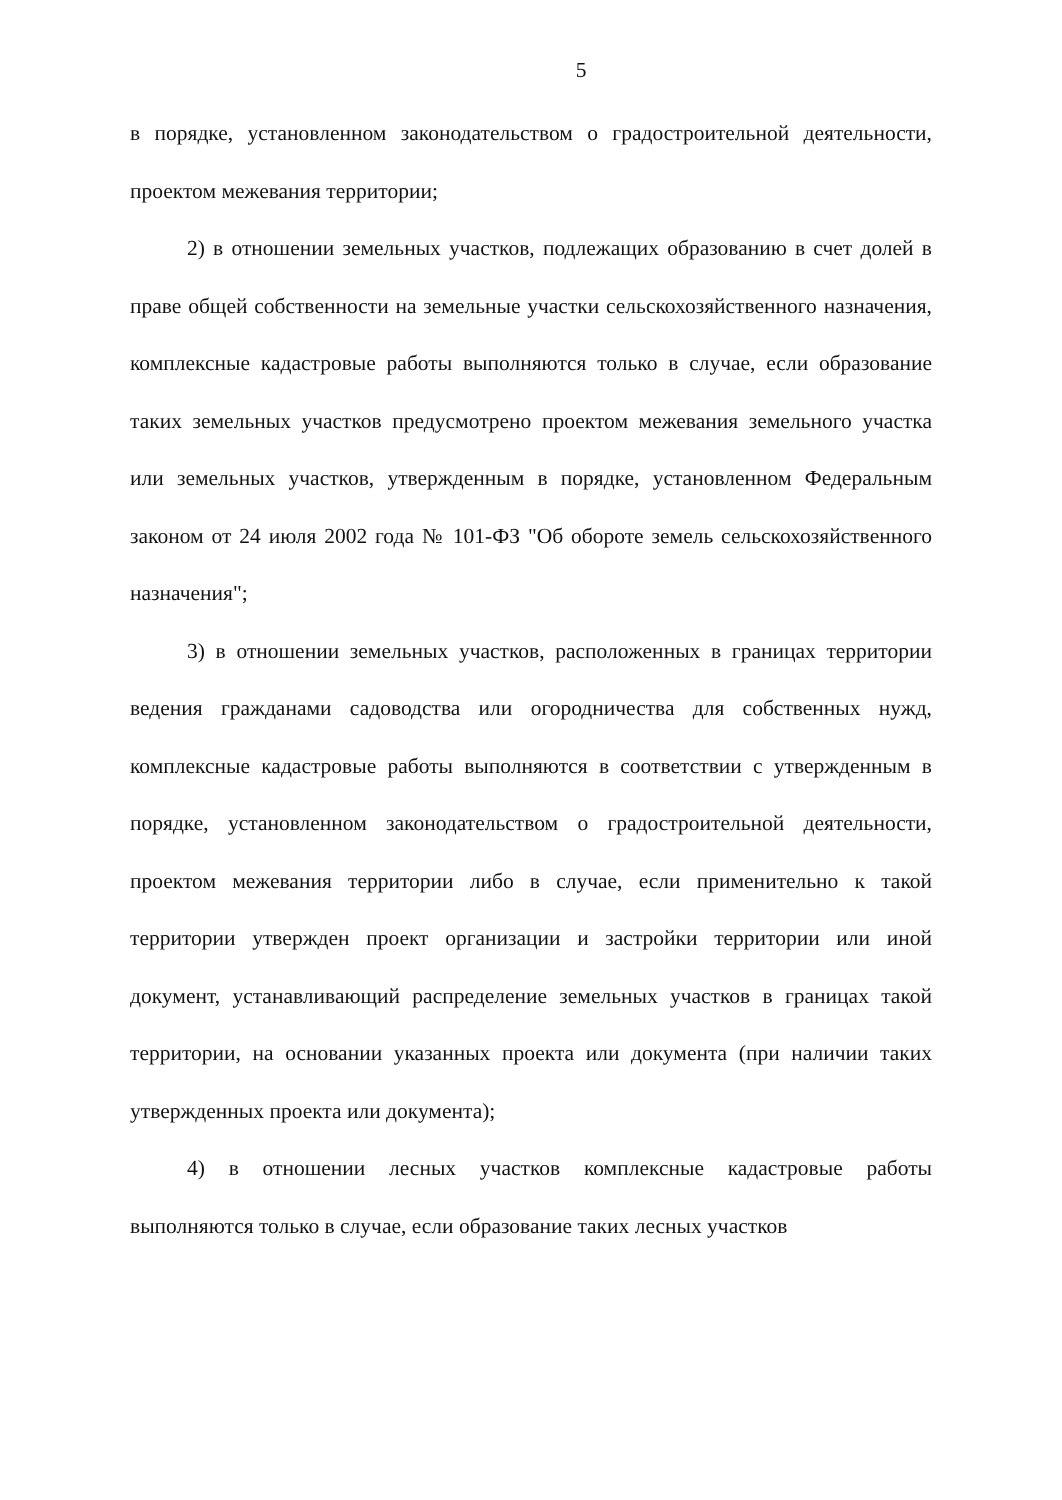5
в порядке, установленном законодательством о градостроительной деятельности, проектом межевания территории;
2) в отношении земельных участков, подлежащих образованию в счет долей в праве общей собственности на земельные участки сельскохозяйственного назначения, комплексные кадастровые работы выполняются только в случае, если образование таких земельных участков предусмотрено проектом межевания земельного участка или земельных участков, утвержденным в порядке, установленном Федеральным законом от 24 июля 2002 года № 101-ФЗ "Об обороте земель сельскохозяйственного назначения";
3) в отношении земельных участков, расположенных в границах территории ведения гражданами садоводства или огородничества для собственных нужд, комплексные кадастровые работы выполняются в соответствии с утвержденным в порядке, установленном законодательством о градостроительной деятельности, проектом межевания территории либо в случае, если применительно к такой территории утвержден проект организации и застройки территории или иной документ, устанавливающий распределение земельных участков в границах такой территории, на основании указанных проекта или документа (при наличии таких утвержденных проекта или документа);
4) в отношении лесных участков комплексные кадастровые работы выполняются только в случае, если образование таких лесных участков